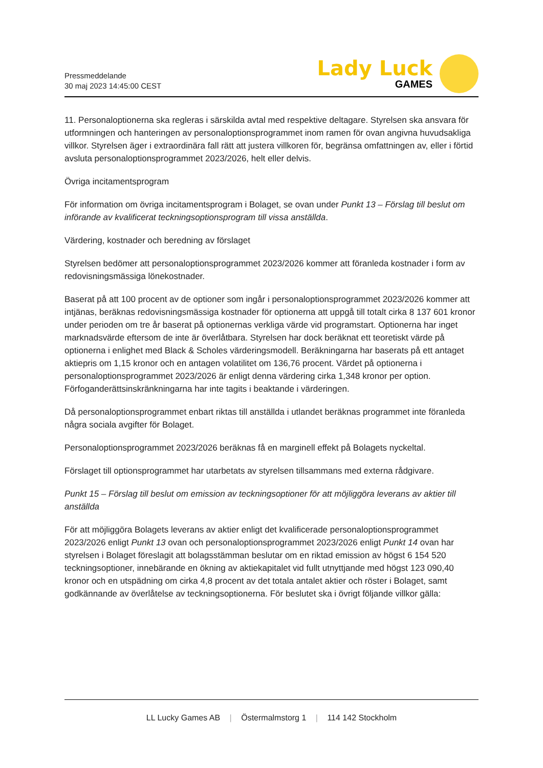Pressmeddelande
30 maj 2023 14:45:00 CEST
Lady Luck
GAMES
11. Personaloptionerna ska regleras i särskilda avtal med respektive deltagare. Styrelsen ska ansvara för utformningen och hanteringen av personaloptionsprogrammet inom ramen för ovan angivna huvudsakliga villkor. Styrelsen äger i extraordinära fall rätt att justera villkoren för, begränsa omfattningen av, eller i förtid avsluta personaloptionsprogrammet 2023/2026, helt eller delvis.
Övriga incitamentsprogram
För information om övriga incitamentsprogram i Bolaget, se ovan under Punkt 13 – Förslag till beslut om införande av kvalificerat teckningsoptionsprogram till vissa anställda.
Värdering, kostnader och beredning av förslaget
Styrelsen bedömer att personaloptionsprogrammet 2023/2026 kommer att föranleda kostnader i form av redovisningsmässiga lönekostnader.
Baserat på att 100 procent av de optioner som ingår i personaloptionsprogrammet 2023/2026 kommer att intjänas, beräknas redovisningsmässiga kostnader för optionerna att uppgå till totalt cirka 8 137 601 kronor under perioden om tre år baserat på optionernas verkliga värde vid programstart. Optionerna har inget marknadsvärde eftersom de inte är överlåtbara. Styrelsen har dock beräknat ett teoretiskt värde på optionerna i enlighet med Black & Scholes värderingsmodell. Beräkningarna har baserats på ett antaget aktiepris om 1,15 kronor och en antagen volatilitet om 136,76 procent. Värdet på optionerna i personaloptionsprogrammet 2023/2026 är enligt denna värdering cirka 1,348 kronor per option. Förfoganderättsinskränkningarna har inte tagits i beaktande i värderingen.
Då personaloptionsprogrammet enbart riktas till anställda i utlandet beräknas programmet inte föranleda några sociala avgifter för Bolaget.
Personaloptionsprogrammet 2023/2026 beräknas få en marginell effekt på Bolagets nyckeltal.
Förslaget till optionsprogrammet har utarbetats av styrelsen tillsammans med externa rådgivare.
Punkt 15 – Förslag till beslut om emission av teckningsoptioner för att möjliggöra leverans av aktier till anställda
För att möjliggöra Bolagets leverans av aktier enligt det kvalificerade personaloptionsprogrammet 2023/2026 enligt Punkt 13 ovan och personaloptionsprogrammet 2023/2026 enligt Punkt 14 ovan har styrelsen i Bolaget föreslagit att bolagsstämman beslutar om en riktad emission av högst 6 154 520 teckningsoptioner, innebärande en ökning av aktiekapitalet vid fullt utnyttjande med högst 123 090,40 kronor och en utspädning om cirka 4,8 procent av det totala antalet aktier och röster i Bolaget, samt godkännande av överlåtelse av teckningsoptionerna. För beslutet ska i övrigt följande villkor gälla:
LL Lucky Games AB | Östermalmstorg 1 | 114 142 Stockholm